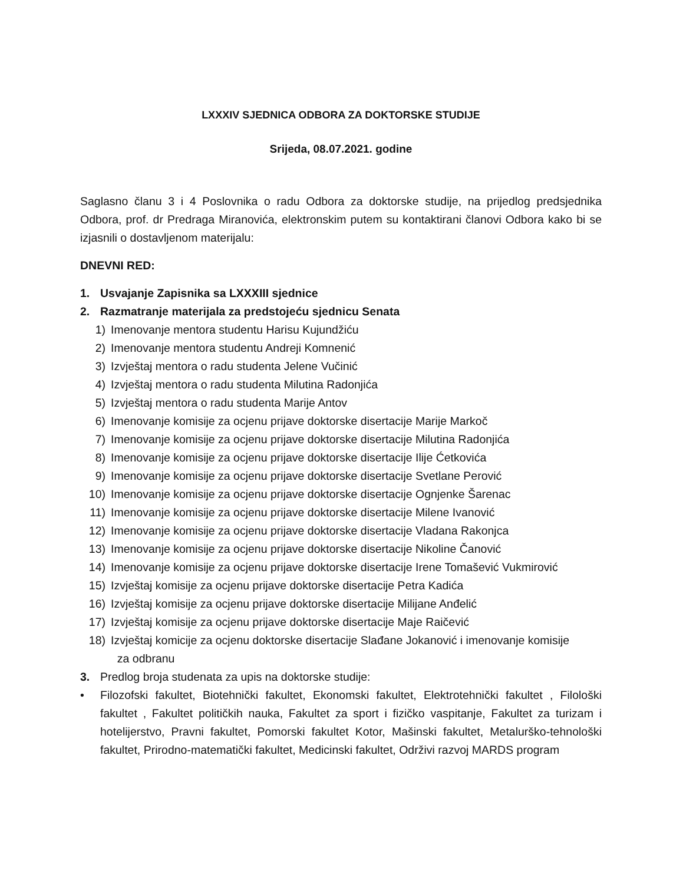LXXXIV SJEDNICA ODBORA ZA DOKTORSKE STUDIJE
Srijeda, 08.07.2021. godine
Saglasno članu 3 i 4 Poslovnika o radu Odbora za doktorske studije, na prijedlog predsjednika Odbora, prof. dr Predraga Miranovića, elektronskim putem su kontaktirani članovi Odbora kako bi se izjasnili o dostavljenom materijalu:
DNEVNI RED:
1. Usvajanje Zapisnika sa LXXXIII sjednice
2. Razmatranje materijala za predstojeću sjednicu Senata
1) Imenovanje mentora studentu Harisu Kujundžiću
2) Imenovanje mentora studentu Andreji Komnenić
3) Izvještaj mentora o radu studenta Jelene Vučinić
4) Izvještaj mentora o radu studenta Milutina Radonjića
5) Izvještaj mentora o radu studenta Marije Antov
6) Imenovanje komisije za ocjenu prijave doktorske disertacije Marije Markoč
7) Imenovanje komisije za ocjenu prijave doktorske disertacije Milutina Radonjića
8) Imenovanje komisije za ocjenu prijave doktorske disertacije Ilije Ćetkovića
9) Imenovanje komisije za ocjenu prijave doktorske disertacije Svetlane Perović
10) Imenovanje komisije za ocjenu prijave doktorske disertacije Ognjenke Šarenac
11) Imenovanje komisije za ocjenu prijave doktorske disertacije Milene Ivanović
12) Imenovanje komisije za ocjenu prijave doktorske disertacije Vladana Rakonjca
13) Imenovanje komisije za ocjenu prijave doktorske disertacije Nikoline Čanović
14) Imenovanje komisije za ocjenu prijave doktorske disertacije Irene Tomašević Vukmirović
15) Izvještaj komisije za ocjenu prijave doktorske disertacije Petra Kadića
16) Izvještaj komisije za ocjenu prijave doktorske disertacije Milijane Anđelić
17) Izvještaj komisije za ocjenu prijave doktorske disertacije Maje Raičević
18) Izvještaj komicije za ocjenu doktorske disertacije Slađane Jokanović i imenovanje komisije
za odbranu
3. Predlog broja studenata za upis na doktorske studije:
• Filozofski fakultet, Biotehnički fakultet, Ekonomski fakultet, Elektrotehnički fakultet , Filološki fakultet , Fakultet političkih nauka, Fakultet za sport i fizičko vaspitanje, Fakultet za turizam i hotelijerstvo, Pravni fakultet, Pomorski fakultet Kotor, Mašinski fakultet, Metalurško-tehnološki fakultet, Prirodno-matematički fakultet, Medicinski fakultet, Održivi razvoj MARDS program